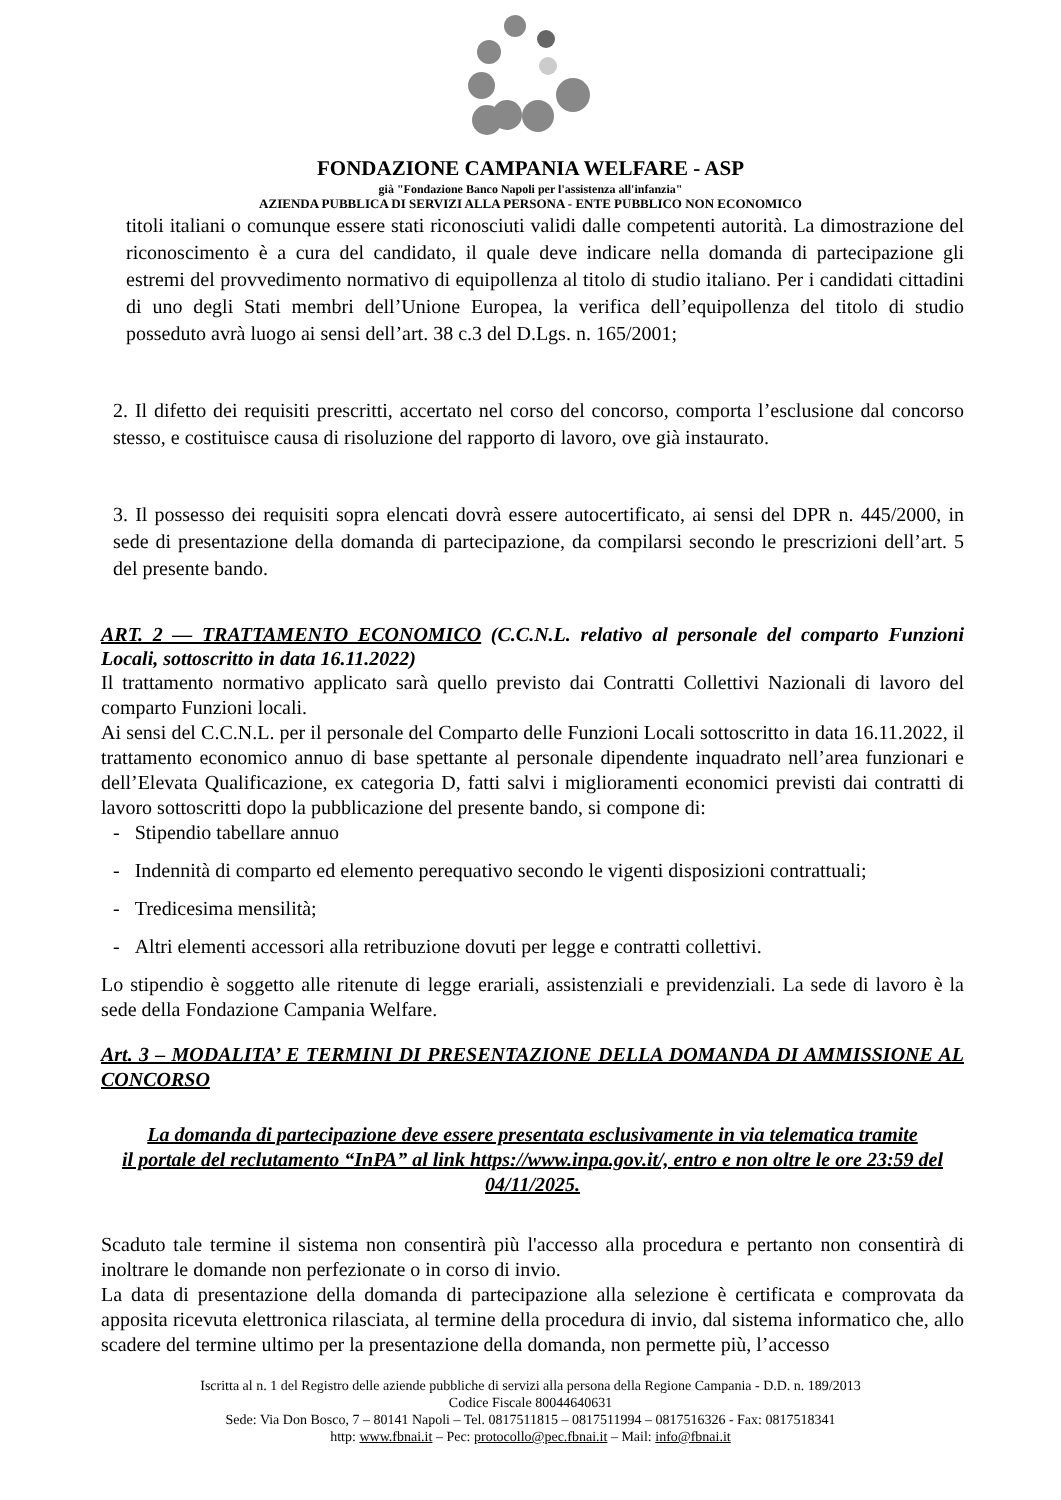FONDAZIONE CAMPANIA WELFARE - ASP
già "Fondazione Banco Napoli per l'assistenza all'infanzia"
AZIENDA PUBBLICA DI SERVIZI ALLA PERSONA - ENTE PUBBLICO NON ECONOMICO
titoli italiani o comunque essere stati riconosciuti validi dalle competenti autorità. La dimostrazione del riconoscimento è a cura del candidato, il quale deve indicare nella domanda di partecipazione gli estremi del provvedimento normativo di equipollenza al titolo di studio italiano. Per i candidati cittadini di uno degli Stati membri dell’Unione Europea, la verifica dell’equipollenza del titolo di studio posseduto avrà luogo ai sensi dell’art. 38 c.3 del D.Lgs. n. 165/2001;
2. Il difetto dei requisiti prescritti, accertato nel corso del concorso, comporta l’esclusione dal concorso stesso, e costituisce causa di risoluzione del rapporto di lavoro, ove già instaurato.
3. Il possesso dei requisiti sopra elencati dovrà essere autocertificato, ai sensi del DPR n. 445/2000, in sede di presentazione della domanda di partecipazione, da compilarsi secondo le prescrizioni dell’art. 5 del presente bando.
ART. 2 — TRATTAMENTO ECONOMICO (C.C.N.L. relativo al personale del comparto Funzioni Locali, sottoscritto in data 16.11.2022)
Il trattamento normativo applicato sarà quello previsto dai Contratti Collettivi Nazionali di lavoro del comparto Funzioni locali.
Ai sensi del C.C.N.L. per il personale del Comparto delle Funzioni Locali sottoscritto in data 16.11.2022, il trattamento economico annuo di base spettante al personale dipendente inquadrato nell’area funzionari e dell’Elevata Qualificazione, ex categoria D, fatti salvi i miglioramenti economici previsti dai contratti di lavoro sottoscritti dopo la pubblicazione del presente bando, si compone di:
- Stipendio tabellare annuo
- Indennità di comparto ed elemento perequativo secondo le vigenti disposizioni contrattuali;
- Tredicesima mensilità;
- Altri elementi accessori alla retribuzione dovuti per legge e contratti collettivi.
Lo stipendio è soggetto alle ritenute di legge erariali, assistenziali e previdenziali. La sede di lavoro è la sede della Fondazione Campania Welfare.
Art. 3 – MODALITA’ E TERMINI DI PRESENTAZIONE DELLA DOMANDA DI AMMISSIONE AL CONCORSO
La domanda di partecipazione deve essere presentata esclusivamente in via telematica tramite
il portale del reclutamento “InPA” al link https://www.inpa.gov.it/, entro e non oltre le ore 23:59 del
04/11/2025.
Scaduto tale termine il sistema non consentirà più l'accesso alla procedura e pertanto non consentirà di inoltrare le domande non perfezionate o in corso di invio.
La data di presentazione della domanda di partecipazione alla selezione è certificata e comprovata da apposita ricevuta elettronica rilasciata, al termine della procedura di invio, dal sistema informatico che, allo scadere del termine ultimo per la presentazione della domanda, non permette più, l’accesso
Iscritta al n. 1 del Registro delle aziende pubbliche di servizi alla persona della Regione Campania - D.D. n. 189/2013
Codice Fiscale 80044640631
Sede: Via Don Bosco, 7 – 80141 Napoli – Tel. 0817511815 – 0817511994 – 0817516326 - Fax: 0817518341
http: www.fbnai.it – Pec: protocollo@pec.fbnai.it – Mail: info@fbnai.it